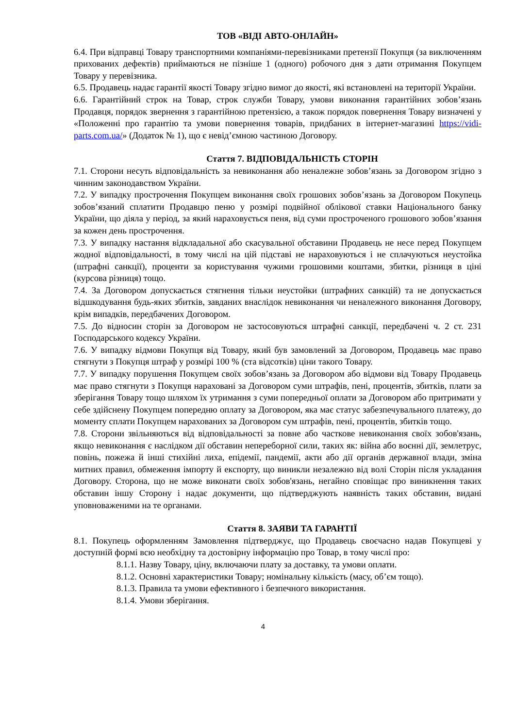ТОВ «ВІДІ АВТО-ОНЛАЙН»
6.4. При відправці Товару транспортними компаніями-перевізниками претензії Покупця (за виключенням прихованих дефектів) приймаються не пізніше 1 (одного) робочого дня з дати отримання Покупцем Товару у перевізника.
6.5. Продавець надає гарантії якості Товару згідно вимог до якості, які встановлені на території України.
6.6. Гарантійний строк на Товар, строк служби Товару, умови виконання гарантійних зобов’язань Продавця, порядок звернення з гарантійною претензією, а також порядок повернення Товару визначені у «Положенні про гарантію та умови повернення товарів, придбаних в інтернет-магазині https://vidi-parts.com.ua/» (Додаток № 1), що є невід’ємною частиною Договору.
Стаття 7. ВІДПОВІДАЛЬНІСТЬ СТОРІН
7.1. Сторони несуть відповідальність за невиконання або неналежне зобов’язань за Договором згідно з чинним законодавством України.
7.2. У випадку прострочення Покупцем виконання своїх грошових зобов’язань за Договором Покупець зобов’язаний сплатити Продавцю пеню у розмірі подвійної облікової ставки Національного банку України, що діяла у період, за який нараховується пеня, від суми простроченого грошового зобов’язання за кожен день прострочення.
7.3. У випадку настання відкладальної або скасувальної обставини Продавець не несе перед Покупцем жодної відповідальності, в тому числі на цій підставі не нараховуються і не сплачуються неустойка (штрафні санкції), проценти за користування чужими грошовими коштами, збитки, різниця в ціні (курсова різниця) тощо.
7.4. За Договором допускається стягнення тільки неустойки (штрафних санкцій) та не допускається відшкодування будь-яких збитків, завданих внаслідок невиконання чи неналежного виконання Договору, крім випадків, передбачених Договором.
7.5. До відносин сторін за Договором не застосовуються штрафні санкції, передбачені ч. 2 ст. 231 Господарського кодексу України.
7.6. У випадку відмови Покупця від Товару, який був замовлений за Договором, Продавець має право стягнути з Покупця штраф у розмірі 100 % (ста відсотків) ціни такого Товару.
7.7. У випадку порушення Покупцем своїх зобов’язань за Договором або відмови від Товару Продавець має право стягнути з Покупця нараховані за Договором суми штрафів, пені, процентів, збитків, плати за зберігання Товару тощо шляхом їх утримання з суми попередньої оплати за Договором або притримати у себе здійснену Покупцем попередню оплату за Договором, яка має статус забезпечувального платежу, до моменту сплати Покупцем нарахованих за Договором сум штрафів, пені, процентів, збитків тощо.
7.8. Сторони звільняються від відповідальності за повне або часткове невиконання своїх зобов'язань, якщо невиконання є наслідком дії обставин непереборної сили, таких як: війна або воєнні дії, землетрус, повінь, пожежа й інші стихійні лиха, епідемії, пандемії, акти або дії органів державної влади, зміна митних правил, обмеження імпорту й експорту, що виникли незалежно від волі Сторін після укладання Договору. Сторона, що не може виконати своїх зобов'язань, негайно сповіщає про виникнення таких обставин іншу Сторону і надає документи, що підтверджують наявність таких обставин, видані уповноваженими на те органами.
Стаття 8. ЗАЯВИ ТА ГАРАНТІЇ
8.1. Покупець оформленням Замовлення підтверджує, що Продавець своєчасно надав Покупцеві у доступній формі всю необхідну та достовірну інформацію про Товар, в тому числі про:
8.1.1. Назву Товару, ціну, включаючи плату за доставку, та умови оплати.
8.1.2. Основні характеристики Товару; номінальну кількість (масу, об’єм тощо).
8.1.3. Правила та умови ефективного і безпечного використання.
8.1.4. Умови зберігання.
4